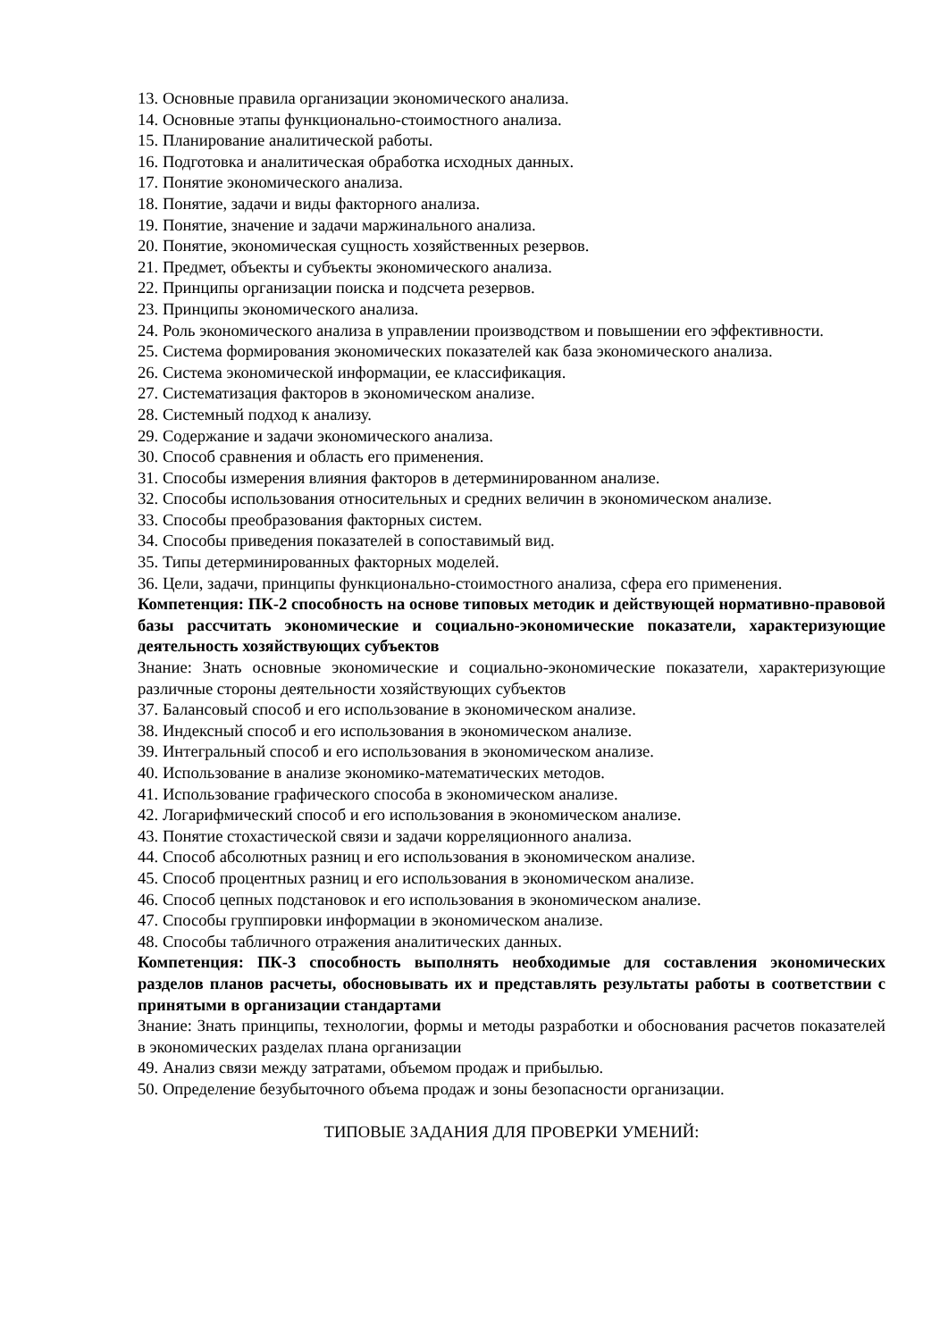13. Основные правила организации экономического анализа.
14. Основные этапы функционально-стоимостного анализа.
15. Планирование аналитической работы.
16. Подготовка и аналитическая обработка исходных данных.
17. Понятие экономического анализа.
18. Понятие, задачи и виды факторного анализа.
19. Понятие, значение и задачи маржинального анализа.
20. Понятие, экономическая сущность хозяйственных резервов.
21. Предмет, объекты и субъекты экономического анализа.
22. Принципы организации поиска и подсчета резервов.
23. Принципы экономического анализа.
24. Роль экономического анализа в управлении производством и повышении его эффективности.
25. Система формирования экономических показателей как база экономического анализа.
26. Система экономической информации, ее классификация.
27. Систематизация факторов в экономическом анализе.
28. Системный подход к анализу.
29. Содержание и задачи экономического анализа.
30. Способ сравнения и область его применения.
31. Способы измерения влияния факторов в детерминированном анализе.
32. Способы использования относительных и средних величин в экономическом анализе.
33. Способы преобразования факторных систем.
34. Способы приведения показателей в сопоставимый вид.
35. Типы детерминированных факторных моделей.
36. Цели, задачи, принципы функционально-стоимостного анализа, сфера его применения.
Компетенция: ПК-2 способность на основе типовых методик и действующей нормативно-правовой базы рассчитать экономические и социально-экономические показатели, характеризующие деятельность хозяйствующих субъектов
Знание: Знать основные экономические и социально-экономические показатели, характеризующие различные стороны деятельности хозяйствующих субъектов
37. Балансовый способ и его использование в экономическом анализе.
38. Индексный способ и его использования в экономическом анализе.
39. Интегральный способ и его использования в экономическом анализе.
40. Использование в анализе экономико-математических методов.
41. Использование графического способа в экономическом анализе.
42. Логарифмический способ и его использования в экономическом анализе.
43. Понятие стохастической связи и задачи корреляционного анализа.
44. Способ абсолютных разниц и его использования в экономическом анализе.
45. Способ процентных разниц и его использования в экономическом анализе.
46. Способ цепных подстановок и его использования в экономическом анализе.
47. Способы группировки информации в экономическом анализе.
48. Способы табличного отражения аналитических данных.
Компетенция: ПК-3 способность выполнять необходимые для составления экономических разделов планов расчеты, обосновывать их и представлять результаты работы в соответствии с принятыми в организации стандартами
Знание: Знать принципы, технологии, формы и методы разработки и обоснования расчетов показателей в экономических разделах плана организации
49. Анализ связи между затратами, объемом продаж и прибылью.
50. Определение безубыточного объема продаж и зоны безопасности организации.
ТИПОВЫЕ ЗАДАНИЯ ДЛЯ ПРОВЕРКИ УМЕНИЙ: